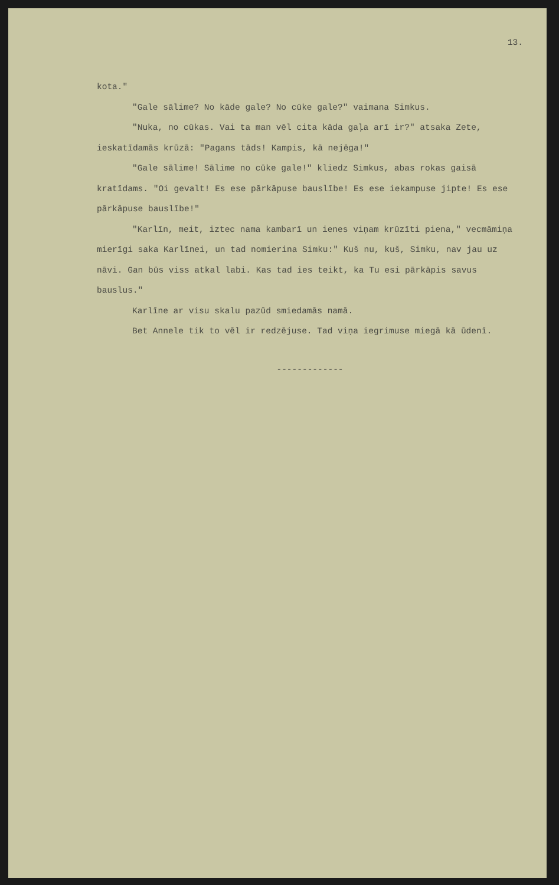13.
kota."
"Gale sālime? No kāde gale? No cūke gale?" vaimana Simkus.
"Nuka, no cūkas. Vai ta man vēl cita kāda gaļa arī ir?" atsaka Zete, ieskatīdamās krūzā: "Pagans tāds! Kampis, kā nejēga!"
"Gale sālime! Sālime no cūke gale!" kliedz Simkus, abas rokas gaisā kratīdams. "Oi gevalt! Es ese pārkāpuse bauslībe! Es ese iekampuse jipte! Es ese pārkāpuse bauslībe!"
"Karlīn, meit, iztec nama kambarī un ienes viņam krūzīti piena," vecmāmiņa mierīgi saka Karlīnei, un tad nomierina Simku:" Kuš nu, kuš, Simku, nav jau uz nāvi. Gan būs viss atkal labi. Kas tad ies teikt, ka Tu esi pārkāpis savus bauslus."
Karlīne ar visu skalu pazūd smiedamās namā.
Bet Annele tik to vēl ir redzējuse. Tad viņa iegrimuse miegā kā ūdenī.
-------------